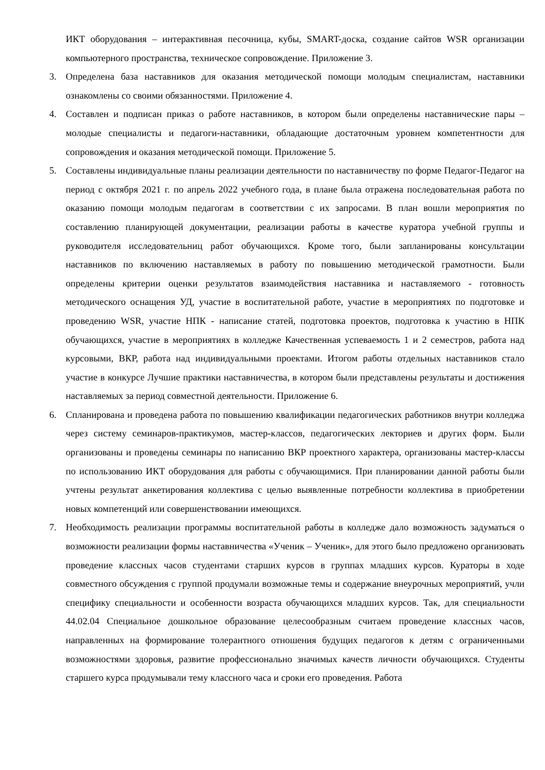ИКТ оборудования – интерактивная песочница, кубы, SMART-доска, создание сайтов WSR организации компьютерного пространства, техническое сопровождение. Приложение 3.
3. Определена база наставников для оказания методической помощи молодым специалистам, наставники ознакомлены со своими обязанностями. Приложение 4.
4. Составлен и подписан приказ о работе наставников, в котором были определены наставнические пары – молодые специалисты и педагоги-наставники, обладающие достаточным уровнем компетентности для сопровождения и оказания методической помощи. Приложение 5.
5. Составлены индивидуальные планы реализации деятельности по наставничеству по форме Педагог-Педагог на период с октября 2021 г. по апрель 2022 учебного года, в плане была отражена последовательная работа по оказанию помощи молодым педагогам в соответствии с их запросами. В план вошли мероприятия по составлению планирующей документации, реализации работы в качестве куратора учебной группы и руководителя исследовательниц работ обучающихся. Кроме того, были запланированы консультации наставников по включению наставляемых в работу по повышению методической грамотности. Были определены критерии оценки результатов взаимодействия наставника и наставляемого - готовность методического оснащения УД, участие в воспитательной работе, участие в мероприятиях по подготовке и проведению WSR, участие НПК - написание статей, подготовка проектов, подготовка к участию в НПК обучающихся, участие в мероприятиях в колледже Качественная успеваемость 1 и 2 семестров, работа над курсовыми, ВКР, работа над индивидуальными проектами. Итогом работы отдельных наставников стало участие в конкурсе Лучшие практики наставничества, в котором были представлены результаты и достижения наставляемых за период совместной деятельности. Приложение 6.
6. Спланирована и проведена работа по повышению квалификации педагогических работников внутри колледжа через систему семинаров-практикумов, мастер-классов, педагогических лекториев и других форм. Были организованы и проведены семинары по написанию ВКР проектного характера, организованы мастер-классы по использованию ИКТ оборудования для работы с обучающимися. При планировании данной работы были учтены результат анкетирования коллектива с целью выявленные потребности коллектива в приобретении новых компетенций или совершенствовании имеющихся.
7. Необходимость реализации программы воспитательной работы в колледже дало возможность задуматься о возможности реализации формы наставничества «Ученик – Ученик», для этого было предложено организовать проведение классных часов студентами старших курсов в группах младших курсов. Кураторы в ходе совместного обсуждения с группой продумали возможные темы и содержание внеурочных мероприятий, учли специфику специальности и особенности возраста обучающихся младших курсов. Так, для специальности 44.02.04 Специальное дошкольное образование целесообразным считаем проведение классных часов, направленных на формирование толерантного отношения будущих педагогов к детям с ограниченными возможностями здоровья, развитие профессионально значимых качеств личности обучающихся. Студенты старшего курса продумывали тему классного часа и сроки его проведения. Работа